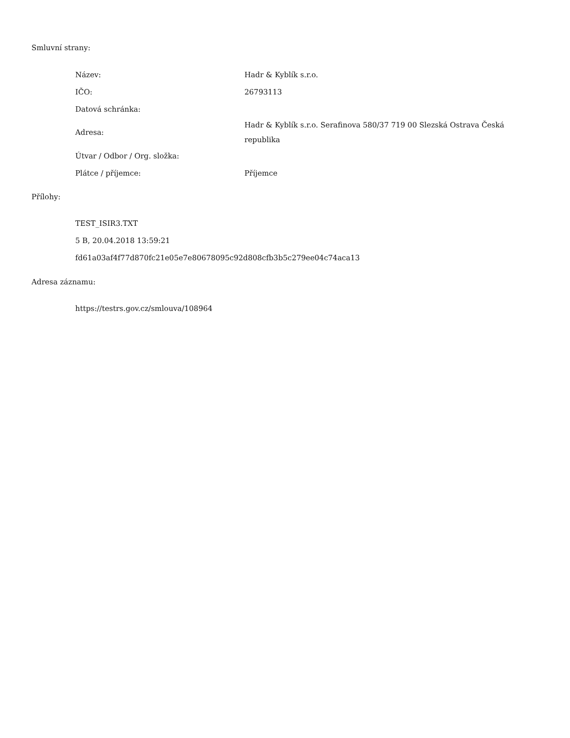Smluvní strany:
| Název: | Hadr & Kyblík s.r.o. |
| IČO: | 26793113 |
| Datová schránka: | |
| Adresa: | Hadr & Kyblík s.r.o. Serafinova 580/37 719 00 Slezská Ostrava Česká republika |
| Útvar / Odbor / Org. složka: | |
| Plátce / příjemce: | Příjemce |
Přílohy:
TEST_ISIR3.TXT
5 B, 20.04.2018 13:59:21
fd61a03af4f77d870fc21e05e7e80678095c92d808cfb3b5c279ee04c74aca13
Adresa záznamu:
https://testrs.gov.cz/smlouva/108964